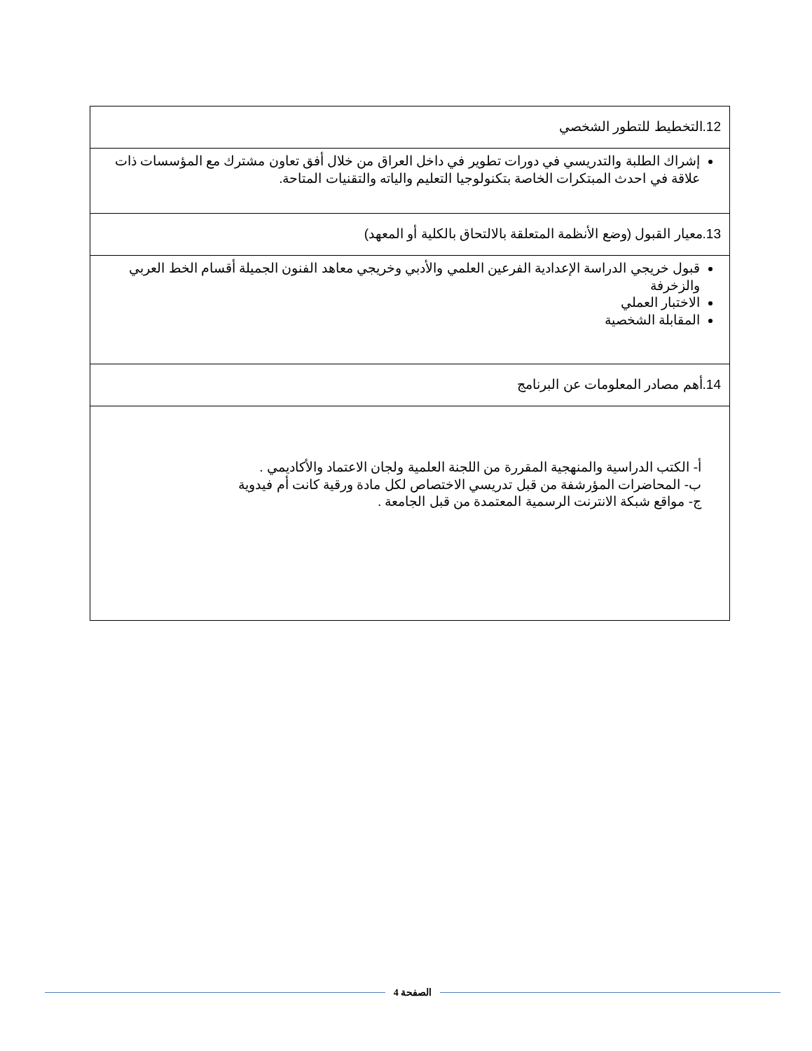| 12.التخطيط للتطور الشخصي |
| إشراك الطلبة والتدريسي في دورات تطوير في داخل العراق من خلال أفق تعاون مشترك مع المؤسسات ذات علاقة في احدث المبتكرات الخاصة بتكنولوجيا التعليم والياته والتقنيات المتاحة. |
| 13.معيار القبول (وضع الأنظمة المتعلقة بالالتحاق بالكلية أو المعهد) |
| قبول خريجي الدراسة الإعدادية الفرعين العلمي والأدبي وخريجي معاهد الفنون الجميلة أقسام الخط العربي والزخرفة الاختبار العملي المقابلة الشخصية |
| 14.أهم مصادر المعلومات عن البرنامج |
| أ- الكتب الدراسية والمنهجية المقررة من اللجنة العلمية ولجان الاعتماد والأكاديمي . ب- المحاضرات المؤرشفة من قبل تدريسي الاختصاص لكل مادة ورقية كانت أم فيدوية ج- مواقع شبكة الانترنت الرسمية المعتمدة من قبل الجامعة . |
الصفحة 4